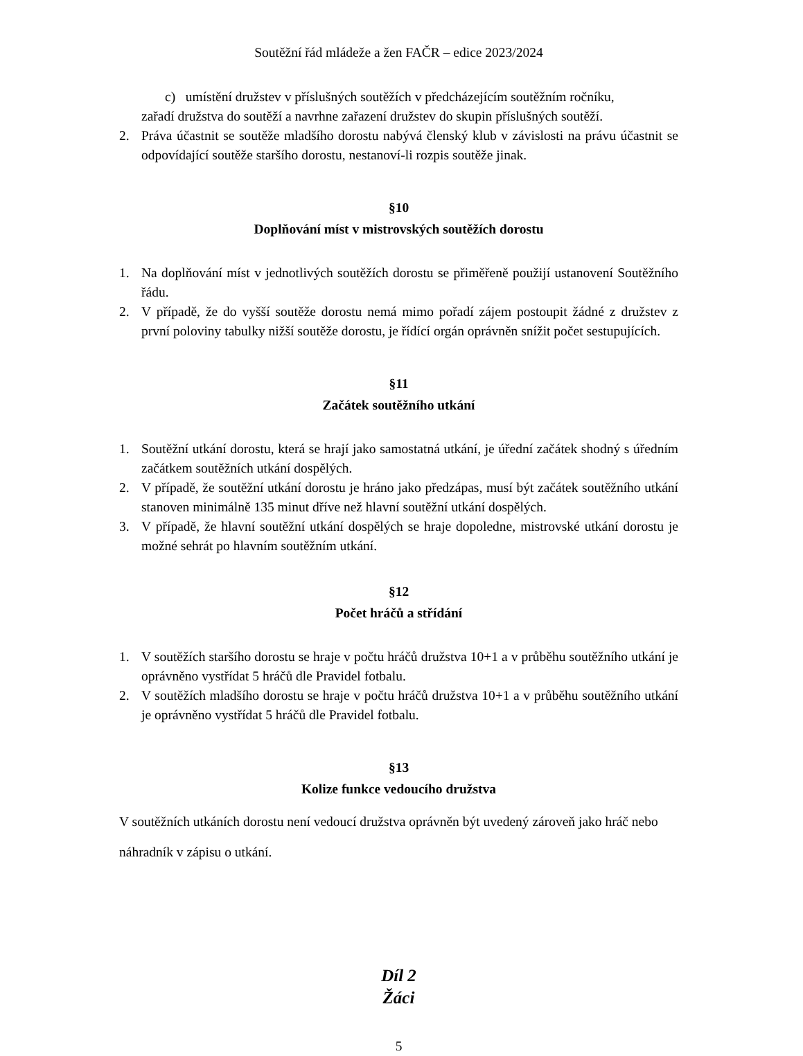Soutěžní řád mládeže a žen FAČR – edice 2023/2024
c) umístění družstev v příslušných soutěžích v předcházejícím soutěžním ročníku,
zařadí družstva do soutěží a navrhne zařazení družstev do skupin příslušných soutěží.
2. Práva účastnit se soutěže mladšího dorostu nabývá členský klub v závislosti na právu účastnit se odpovídající soutěže staršího dorostu, nestanoví-li rozpis soutěže jinak.
§10
Doplňování míst v mistrovských soutěžích dorostu
1. Na doplňování míst v jednotlivých soutěžích dorostu se přiměřeně použijí ustanovení Soutěžního řádu.
2. V případě, že do vyšší soutěže dorostu nemá mimo pořadí zájem postoupit žádné z družstev z první poloviny tabulky nižší soutěže dorostu, je řídící orgán oprávněn snížit počet sestupujících.
§11
Začátek soutěžního utkání
1. Soutěžní utkání dorostu, která se hrají jako samostatná utkání, je úřední začátek shodný s úředním začátkem soutěžních utkání dospělých.
2. V případě, že soutěžní utkání dorostu je hráno jako předzápas, musí být začátek soutěžního utkání stanoven minimálně 135 minut dříve než hlavní soutěžní utkání dospělých.
3. V případě, že hlavní soutěžní utkání dospělých se hraje dopoledne, mistrovské utkání dorostu je možné sehrát po hlavním soutěžním utkání.
§12
Počet hráčů a střídání
1. V soutěžích staršího dorostu se hraje v počtu hráčů družstva 10+1 a v průběhu soutěžního utkání je oprávněno vystřídat 5 hráčů dle Pravidel fotbalu.
2. V soutěžích mladšího dorostu se hraje v počtu hráčů družstva 10+1 a v průběhu soutěžního utkání je oprávněno vystřídat 5 hráčů dle Pravidel fotbalu.
§13
Kolize funkce vedoucího družstva
V soutěžních utkáních dorostu není vedoucí družstva oprávněn být uvedený zároveň jako hráč nebo náhradník v zápisu o utkání.
Díl 2
Žáci
5